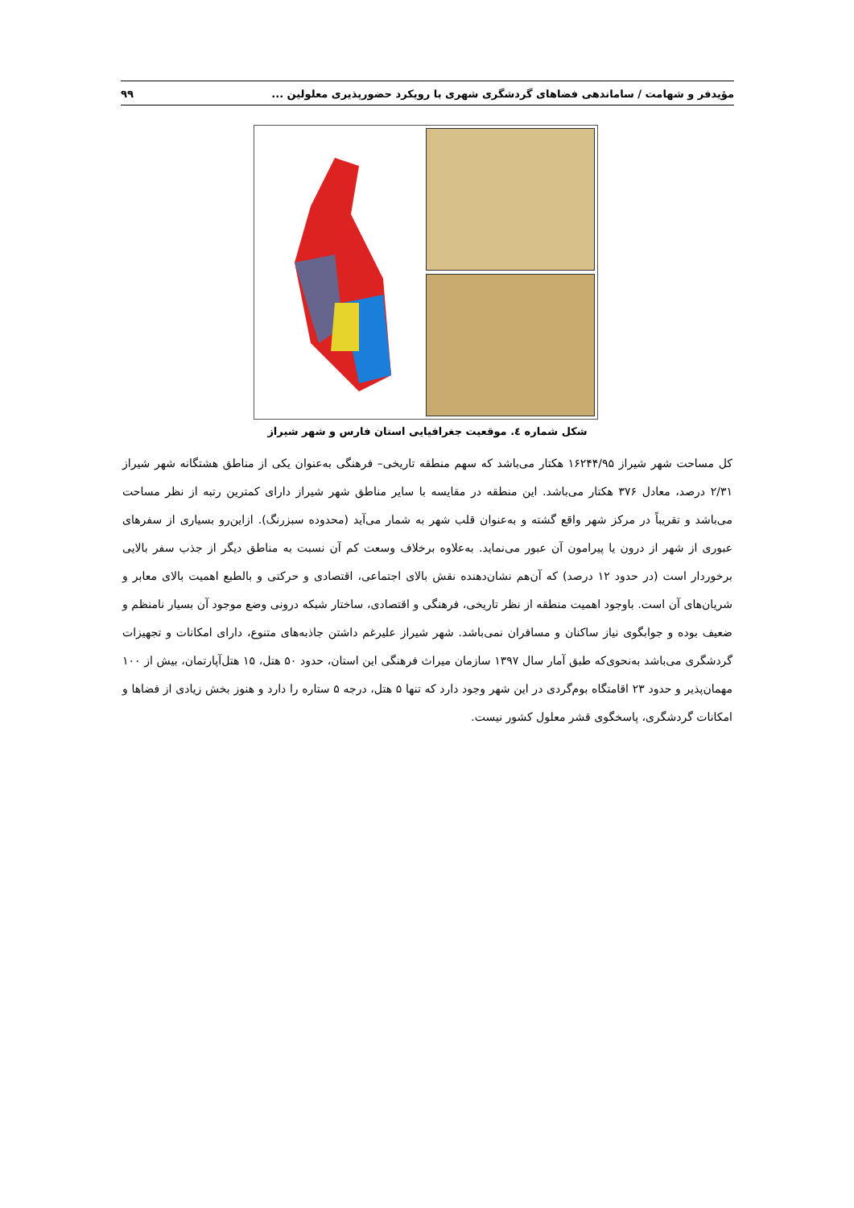مؤیدفر و شهامت / ساماندهی فضاهای گردشگری شهری با رویکرد حضورپذیری معلولین ... ۹۹
شکل شماره ٤. موقعیت جغرافیایی استان فارس و شهر شیراز
کل مساحت شهر شیراز ۱۶۲۴۴/۹۵ هکتار می‌باشد که سهم منطقه تاریخی– فرهنگی به‌عنوان یکی از مناطق هشتگانه شهر شیراز ۲/۳۱ درصد، معادل ۳۷۶ هکتار می‌باشد. این منطقه در مقایسه با سایر مناطق شهر شیراز دارای کمترین رتبه از نظر مساحت می‌باشد و تقریباً در مرکز شهر واقع گشته و به‌عنوان قلب شهر به شمار می‌آید (محدوده سبزرنگ). ازاین‌رو بسیاری از سفرهای عبوری از شهر از درون یا پیرامون آن عبور می‌نماید. به‌علاوه برخلاف وسعت کم آن نسبت به مناطق دیگر از جذب سفر بالایی برخوردار است (در حدود ۱۲ درصد) که آن‌هم نشان‌دهنده نقش بالای اجتماعی، اقتصادی و حرکتی و بالطبع اهمیت بالای معابر و شریان‌های آن است. باوجود اهمیت منطقه از نظر تاریخی، فرهنگی و اقتصادی، ساختار شبکه درونی وضع موجود آن بسیار نامنظم و ضعیف بوده و جوابگوی نیاز ساکنان و مسافران نمی‌باشد. شهر شیراز علیرغم داشتن جاذبه‌های متنوع، دارای امکانات و تجهیزات گردشگری می‌باشد به‌نحوی‌که طبق آمار سال ۱۳۹۷ سازمان میراث فرهنگی این استان، حدود ۵۰ هتل، ۱۵ هتل‌آپارتمان، بیش از ۱۰۰ مهمان‌پذیر و حدود ۲۳ اقامتگاه بوم‌گردی در این شهر وجود دارد که تنها ۵ هتل، درجه ۵ ستاره را دارد و هنوز بخش زیادی از فضاها و امکانات گردشگری، پاسخگوی قشر معلول کشور نیست.